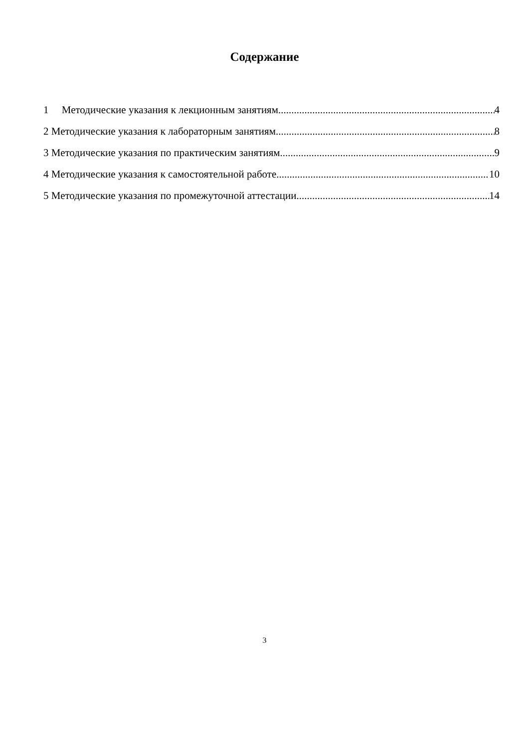Содержание
1 Методические указания к лекционным занятиям 4
2 Методические указания к лабораторным занятиям 8
3 Методические указания по практическим занятиям 9
4 Методические указания к самостоятельной работе 10
5 Методические указания по промежуточной аттестации 14
3